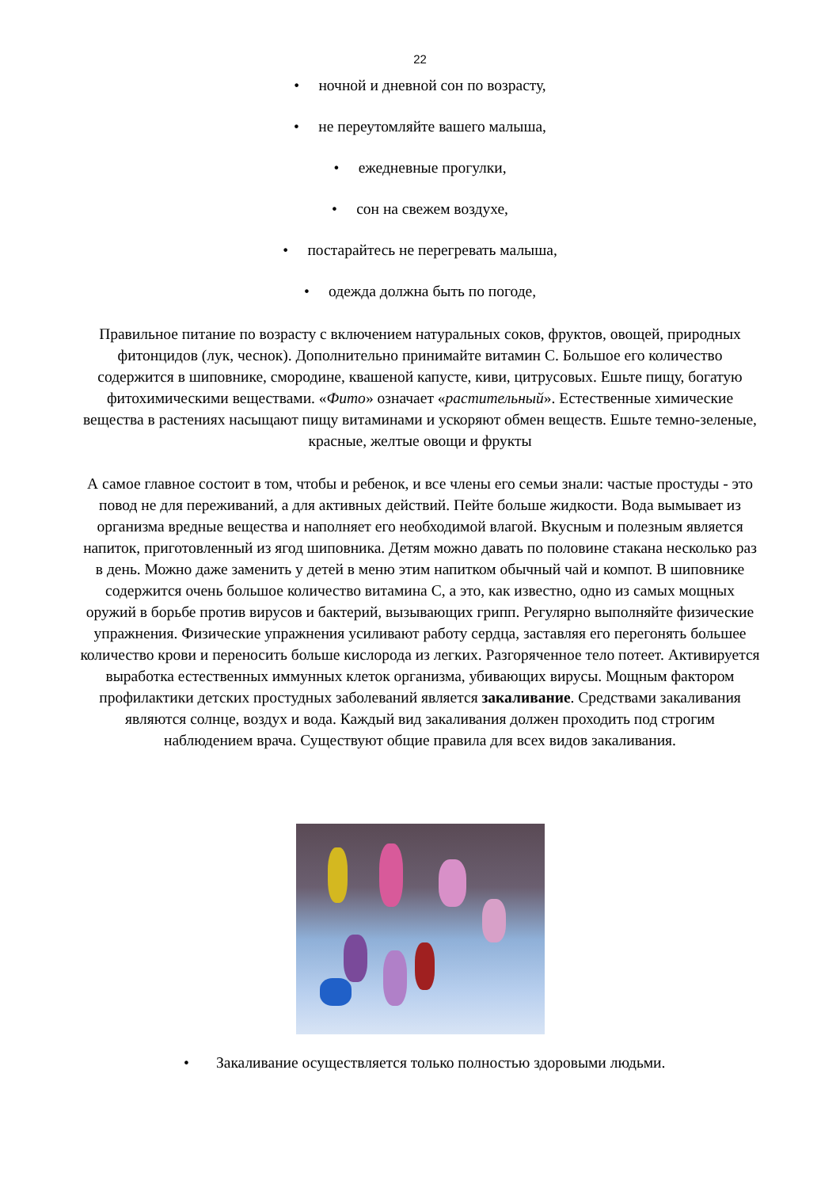22
• ночной и дневной сон по возрасту,
• не переутомляйте вашего малыша,
• ежедневные прогулки,
• сон на свежем воздухе,
• постарайтесь не перегревать малыша,
• одежда должна быть по погоде,
Правильное питание по возрасту с включением натуральных соков, фруктов, овощей, природных фитонцидов (лук, чеснок). Дополнительно принимайте витамин С. Большое его количество содержится в шиповнике, смородине, квашеной капусте, киви, цитрусовых. Ешьте пищу, богатую фитохимическими веществами. «Фито» означает «растительный». Естественные химические вещества в растениях насыщают пищу витаминами и ускоряют обмен веществ. Ешьте темно-зеленые, красные, желтые овощи и фрукты
А самое главное состоит в том, чтобы и ребенок, и все члены его семьи знали: частые простуды - это повод не для переживаний, а для активных действий. Пейте больше жидкости. Вода вымывает из организма вредные вещества и наполняет его необходимой влагой. Вкусным и полезным является напиток, приготовленный из ягод шиповника. Детям можно давать по половине стакана несколько раз в день. Можно даже заменить у детей в меню этим напитком обычный чай и компот. В шиповнике содержится очень большое количество витамина С, а это, как известно, одно из самых мощных оружий в борьбе против вирусов и бактерий, вызывающих грипп. Регулярно выполняйте физические упражнения. Физические упражнения усиливают работу сердца, заставляя его перегонять большее количество крови и переносить больше кислорода из легких. Разгоряченное тело потеет. Активируется выработка естественных иммунных клеток организма, убивающих вирусы. Мощным фактором профилактики детских простудных заболеваний является закаливание. Средствами закаливания являются солнце, воздух и вода. Каждый вид закаливания должен проходить под строгим наблюдением врача. Существуют общие правила для всех видов закаливания.
• Закаливание осуществляется только полностью здоровыми людьми.